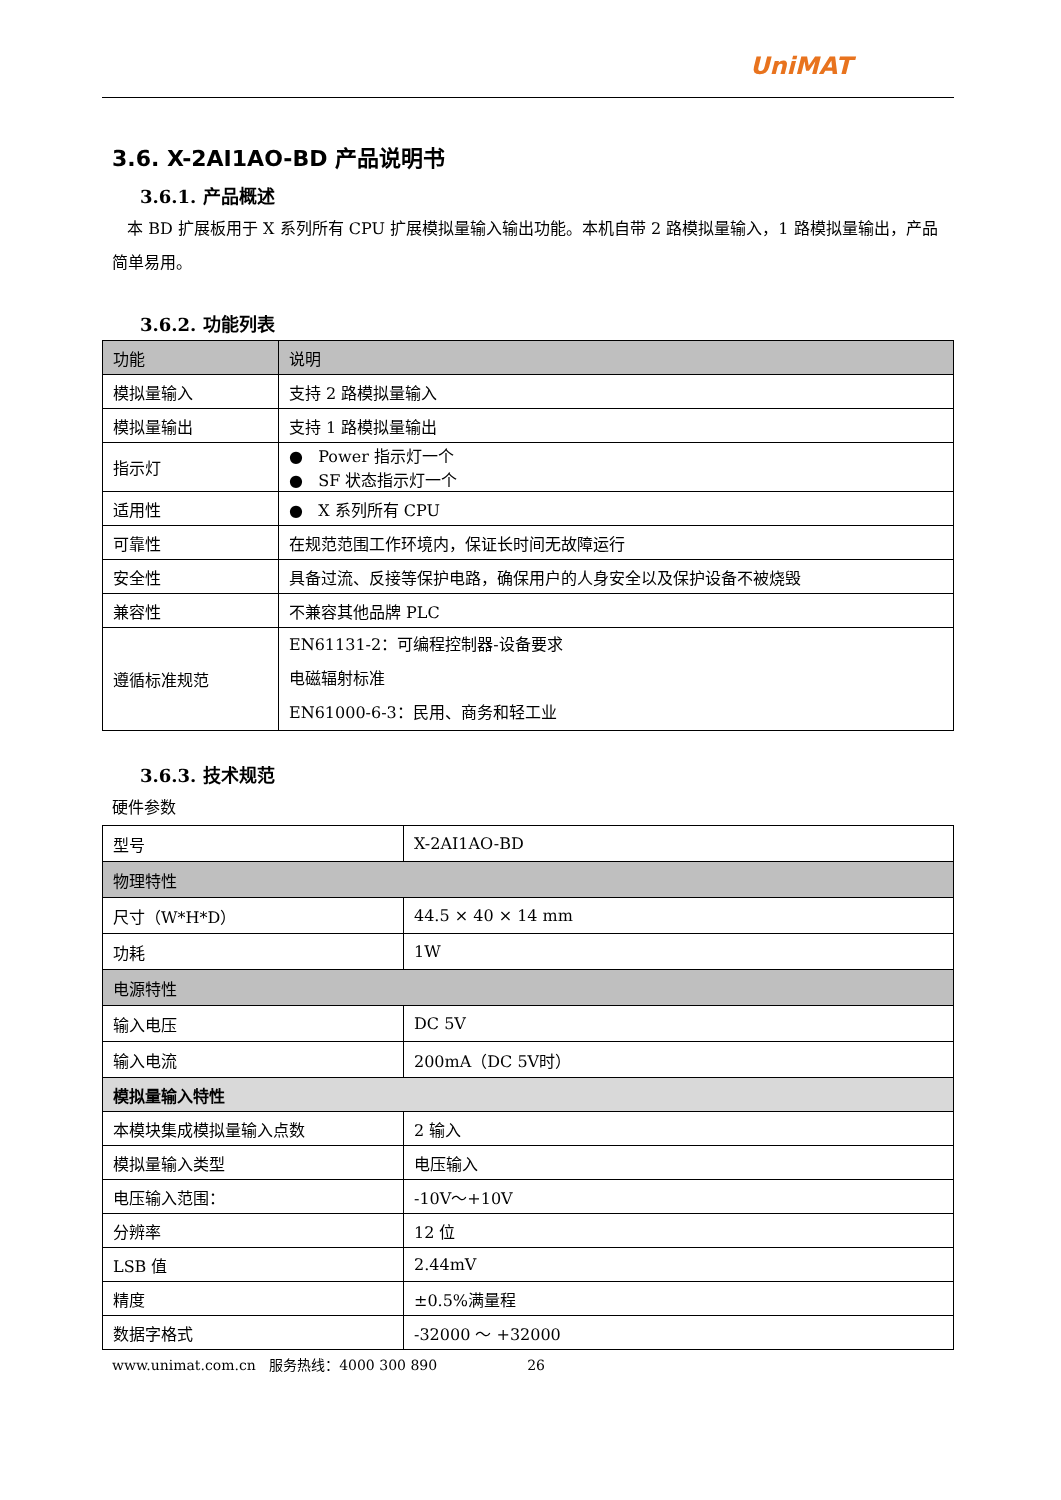UniMAT
3.6. X-2AI1AO-BD 产品说明书
3.6.1. 产品概述
本 BD 扩展板用于 X 系列所有 CPU 扩展模拟量输入输出功能。本机自带 2 路模拟量输入，1 路模拟量输出，产品简单易用。
3.6.2. 功能列表
| 功能 | 说明 |
| 模拟量输入 | 支持 2 路模拟量输入 |
| 模拟量输出 | 支持 1 路模拟量输出 |
| 指示灯 | ● Power 指示灯一个 ● SF 状态指示灯一个 |
| 适用性 | ● X 系列所有 CPU |
| 可靠性 | 在规范范围工作环境内，保证长时间无故障运行 |
| 安全性 | 具备过流、反接等保护电路，确保用户的人身安全以及保护设备不被烧毁 |
| 兼容性 | 不兼容其他品牌 PLC |
| 遵循标准规范 | EN61131-2：可编程控制器-设备要求 电磁辐射标准 EN61000-6-3：民用、商务和轻工业 |
3.6.3. 技术规范
硬件参数
| 型号 | X-2AI1AO-BD |
| 物理特性 | |
| 尺寸（W*H*D） | 44.5 × 40 × 14 mm |
| 功耗 | 1W |
| 电源特性 | |
| 输入电压 | DC 5V |
| 输入电流 | 200mA（DC 5V时） |
| 模拟量输入特性 | |
| 本模块集成模拟量输入点数 | 2 输入 |
| 模拟量输入类型 | 电压输入 |
| 电压输入范围： | -10V～+10V |
| 分辨率 | 12 位 |
| LSB 值 | 2.44mV |
| 精度 | ±0.5%满量程 |
| 数据字格式 | -32000 ～ +32000 |
www.unimat.com.cn 服务热线：4000 300 890 26